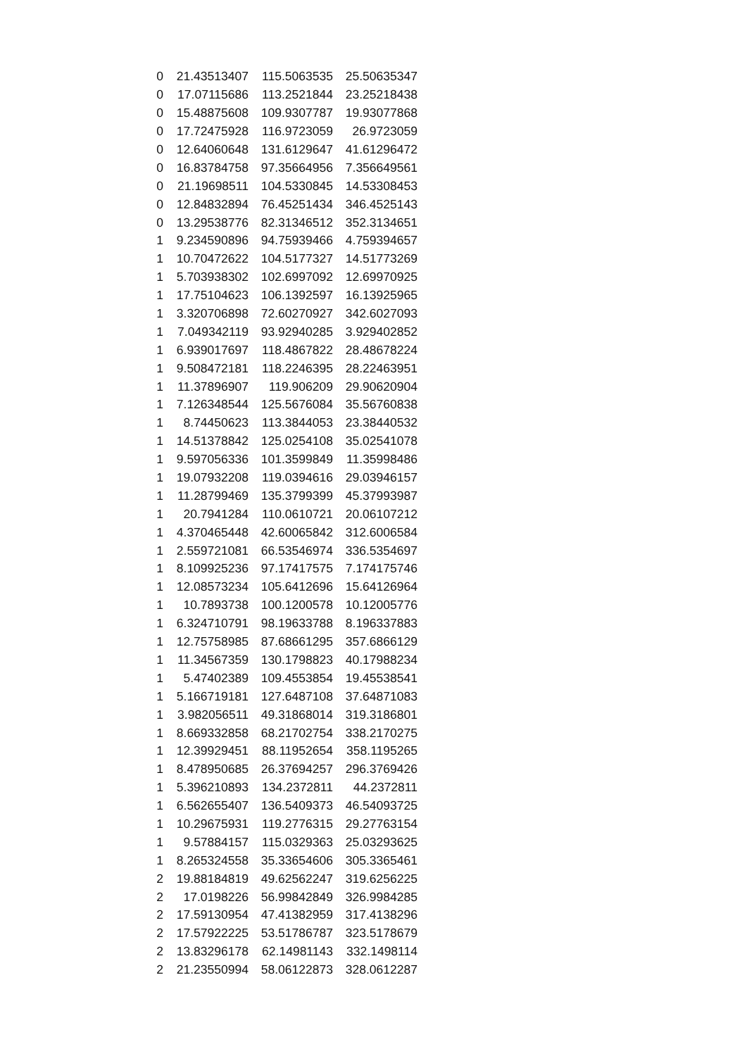| 0 | 21.43513407 | 115.5063535 | 25.50635347 |
| 0 | 17.07115686 | 113.2521844 | 23.25218438 |
| 0 | 15.48875608 | 109.9307787 | 19.93077868 |
| 0 | 17.72475928 | 116.9723059 | 26.9723059 |
| 0 | 12.64060648 | 131.6129647 | 41.61296472 |
| 0 | 16.83784758 | 97.35664956 | 7.356649561 |
| 0 | 21.19698511 | 104.5330845 | 14.53308453 |
| 0 | 12.84832894 | 76.45251434 | 346.4525143 |
| 0 | 13.29538776 | 82.31346512 | 352.3134651 |
| 1 | 9.234590896 | 94.75939466 | 4.759394657 |
| 1 | 10.70472622 | 104.5177327 | 14.51773269 |
| 1 | 5.703938302 | 102.6997092 | 12.69970925 |
| 1 | 17.75104623 | 106.1392597 | 16.13925965 |
| 1 | 3.320706898 | 72.60270927 | 342.6027093 |
| 1 | 7.049342119 | 93.92940285 | 3.929402852 |
| 1 | 6.939017697 | 118.4867822 | 28.48678224 |
| 1 | 9.508472181 | 118.2246395 | 28.22463951 |
| 1 | 11.37896907 | 119.906209 | 29.90620904 |
| 1 | 7.126348544 | 125.5676084 | 35.56760838 |
| 1 | 8.74450623 | 113.3844053 | 23.38440532 |
| 1 | 14.51378842 | 125.0254108 | 35.02541078 |
| 1 | 9.597056336 | 101.3599849 | 11.35998486 |
| 1 | 19.07932208 | 119.0394616 | 29.03946157 |
| 1 | 11.28799469 | 135.3799399 | 45.37993987 |
| 1 | 20.7941284 | 110.0610721 | 20.06107212 |
| 1 | 4.370465448 | 42.60065842 | 312.6006584 |
| 1 | 2.559721081 | 66.53546974 | 336.5354697 |
| 1 | 8.109925236 | 97.17417575 | 7.174175746 |
| 1 | 12.08573234 | 105.6412696 | 15.64126964 |
| 1 | 10.7893738 | 100.1200578 | 10.12005776 |
| 1 | 6.324710791 | 98.19633788 | 8.196337883 |
| 1 | 12.75758985 | 87.68661295 | 357.6866129 |
| 1 | 11.34567359 | 130.1798823 | 40.17988234 |
| 1 | 5.47402389 | 109.4553854 | 19.45538541 |
| 1 | 5.166719181 | 127.6487108 | 37.64871083 |
| 1 | 3.982056511 | 49.31868014 | 319.3186801 |
| 1 | 8.669332858 | 68.21702754 | 338.2170275 |
| 1 | 12.39929451 | 88.11952654 | 358.1195265 |
| 1 | 8.478950685 | 26.37694257 | 296.3769426 |
| 1 | 5.396210893 | 134.2372811 | 44.2372811 |
| 1 | 6.562655407 | 136.5409373 | 46.54093725 |
| 1 | 10.29675931 | 119.2776315 | 29.27763154 |
| 1 | 9.57884157 | 115.0329363 | 25.03293625 |
| 1 | 8.265324558 | 35.33654606 | 305.3365461 |
| 2 | 19.88184819 | 49.62562247 | 319.6256225 |
| 2 | 17.0198226 | 56.99842849 | 326.9984285 |
| 2 | 17.59130954 | 47.41382959 | 317.4138296 |
| 2 | 17.57922225 | 53.51786787 | 323.5178679 |
| 2 | 13.83296178 | 62.14981143 | 332.1498114 |
| 2 | 21.23550994 | 58.06122873 | 328.0612287 |